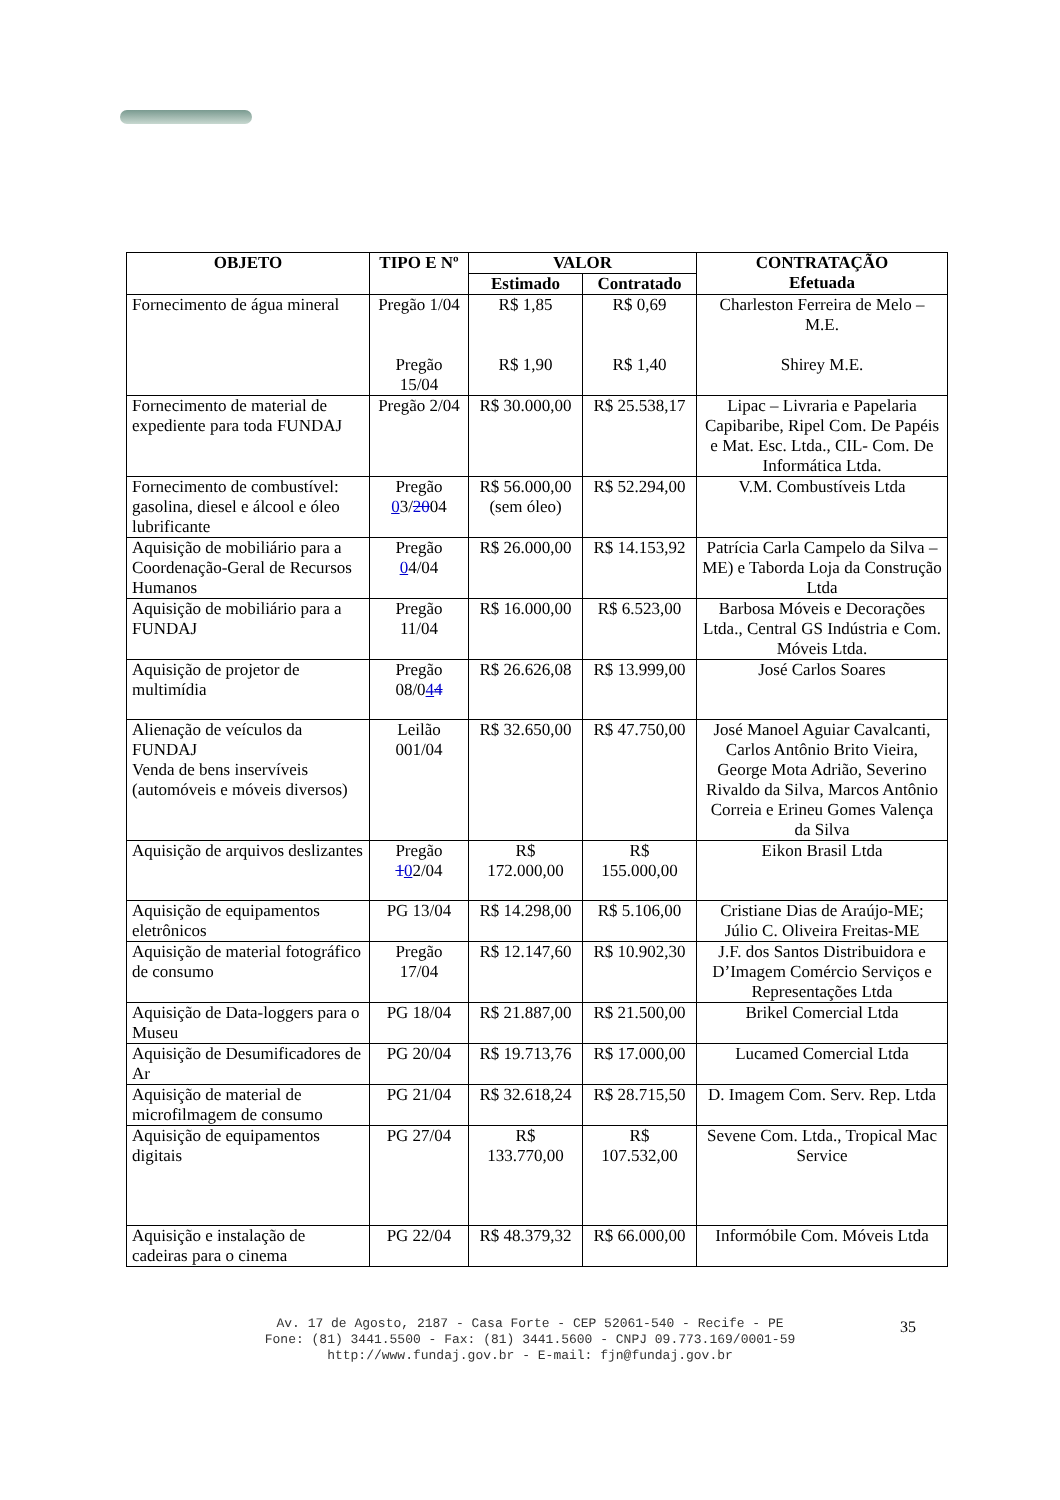| OBJETO | TIPO E Nº | VALOR | | CONTRATAÇÃO Efetuada |
| --- | --- | --- | --- | --- |
| | | Estimado | Contratado | |
| Fornecimento de água mineral | Pregão 1/04 Pregão 15/04 | R$ 1,85 R$ 1,90 | R$ 0,69 R$ 1,40 | Charleston Ferreira de Melo – M.E. Shirey M.E. |
| Fornecimento de material de expediente para toda FUNDAJ | Pregão 2/04 | R$ 30.000,00 | R$ 25.538,17 | Lipac – Livraria e Papelaria Capibaribe, Ripel Com. De Papéis e Mat. Esc. Ltda., CIL- Com. De Informática Ltda. |
| Fornecimento de combustível: gasolina, diesel e álcool e óleo lubrificante | Pregão 0 3/ 20 04 | R$ 56.000,00 (sem óleo) | R$ 52.294,00 | V.M. Combustíveis Ltda |
| Aquisição de mobiliário para a Coordenação-Geral de Recursos Humanos | Pregão 0 4/04 | R$ 26.000,00 | R$ 14.153,92 | Patrícia Carla Campelo da Silva – ME) e Taborda Loja da Construção Ltda |
| Aquisição de mobiliário para a FUNDAJ | Pregão 11/04 | R$ 16.000,00 | R$ 6.523,00 | Barbosa Móveis e Decorações Ltda., Central GS Indústria e Com. Móveis Ltda. |
| Aquisição de projetor de multimídia | Pregão 08/0 4 4 | R$ 26.626,08 | R$ 13.999,00 | José Carlos Soares |
| Alienação de veículos da FUNDAJ Venda de bens inservíveis (automóveis e móveis diversos) | Leilão 001/04 | R$ 32.650,00 | R$ 47.750,00 | José Manoel Aguiar Cavalcanti, Carlos Antônio Brito Vieira, George Mota Adrião, Severino Rivaldo da Silva, Marcos Antônio Correia e Erineu Gomes Valença da Silva |
| Aquisição de arquivos deslizantes | Pregão 1 0 2/04 | R$ 172.000,00 | R$ 155.000,00 | Eikon Brasil Ltda |
| Aquisição de equipamentos eletrônicos | PG 13/04 | R$ 14.298,00 | R$ 5.106,00 | Cristiane Dias de Araújo-ME; Júlio C. Oliveira Freitas-ME |
| Aquisição de material fotográfico de consumo | Pregão 17/04 | R$ 12.147,60 | R$ 10.902,30 | J.F. dos Santos Distribuidora e D’Imagem Comércio Serviços e Representações Ltda |
| Aquisição de Data-loggers para o Museu | PG 18/04 | R$ 21.887,00 | R$ 21.500,00 | Brikel Comercial Ltda |
| Aquisição de Desumificadores de Ar | PG 20/04 | R$ 19.713,76 | R$ 17.000,00 | Lucamed Comercial Ltda |
| Aquisição de material de microfilmagem de consumo | PG 21/04 | R$ 32.618,24 | R$ 28.715,50 | D. Imagem Com. Serv. Rep. Ltda |
| Aquisição de equipamentos digitais | PG 27/04 | R$ 133.770,00 | R$ 107.532,00 | Sevene Com. Ltda., Tropical Mac Service |
| Aquisição e instalação de cadeiras para o cinema | PG 22/04 | R$ 48.379,32 | R$ 66.000,00 | Informóbile Com. Móveis Ltda |
Av. 17 de Agosto, 2187 - Casa Forte - CEP 52061-540 - Recife - PE
Fone: (81) 3441.5500 - Fax: (81) 3441.5600 - CNPJ 09.773.169/0001-59
http://www.fundaj.gov.br - E-mail: fjn@fundaj.gov.br
35